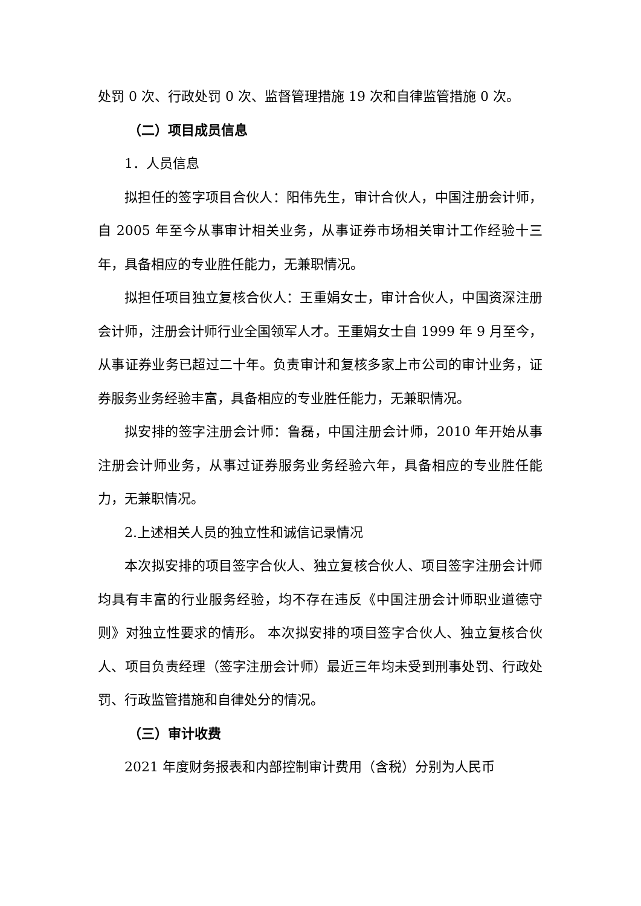处罚 0 次、行政处罚 0 次、监督管理措施 19 次和自律监管措施 0 次。
（二）项目成员信息
1．人员信息
拟担任的签字项目合伙人：阳伟先生，审计合伙人，中国注册会计师，自 2005 年至今从事审计相关业务，从事证券市场相关审计工作经验十三年，具备相应的专业胜任能力，无兼职情况。
拟担任项目独立复核合伙人：王重娟女士，审计合伙人，中国资深注册会计师，注册会计师行业全国领军人才。王重娟女士自 1999 年 9 月至今，从事证券业务已超过二十年。负责审计和复核多家上市公司的审计业务，证券服务业务经验丰富，具备相应的专业胜任能力，无兼职情况。
拟安排的签字注册会计师：鲁磊，中国注册会计师，2010 年开始从事注册会计师业务，从事过证券服务业务经验六年，具备相应的专业胜任能力，无兼职情况。
2.上述相关人员的独立性和诚信记录情况
本次拟安排的项目签字合伙人、独立复核合伙人、项目签字注册会计师均具有丰富的行业服务经验，均不存在违反《中国注册会计师职业道德守则》对独立性要求的情形。 本次拟安排的项目签字合伙人、独立复核合伙人、项目负责经理（签字注册会计师）最近三年均未受到刑事处罚、行政处罚、行政监管措施和自律处分的情况。
（三）审计收费
2021 年度财务报表和内部控制审计费用（含税）分别为人民币